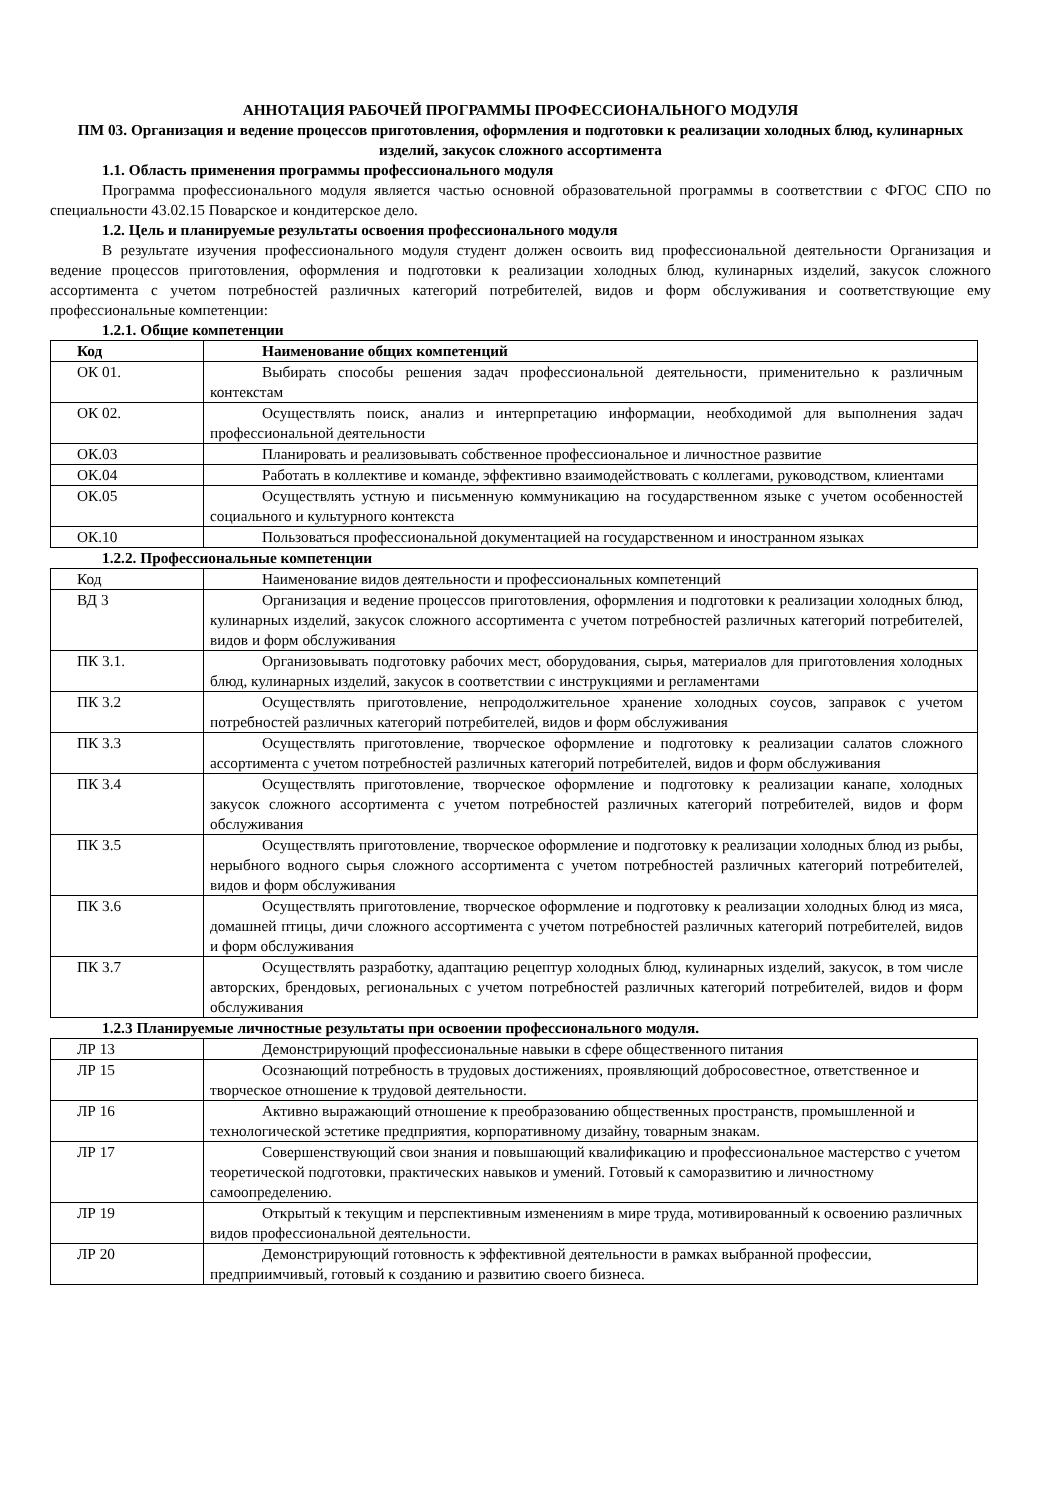АННОТАЦИЯ РАБОЧЕЙ ПРОГРАММЫ ПРОФЕССИОНАЛЬНОГО МОДУЛЯ
ПМ 03. Организация и ведение процессов приготовления, оформления и подготовки к реализации холодных блюд, кулинарных изделий, закусок сложного ассортимента
1.1. Область применения программы профессионального модуля
Программа профессионального модуля является частью основной образовательной программы в соответствии с ФГОС СПО по специальности 43.02.15 Поварское и кондитерское дело.
1.2. Цель и планируемые результаты освоения профессионального модуля
В результате изучения профессионального модуля студент должен освоить вид профессиональной деятельности Организация и ведение процессов приготовления, оформления и подготовки к реализации холодных блюд, кулинарных изделий, закусок сложного ассортимента с учетом потребностей различных категорий потребителей, видов и форм обслуживания и соответствующие ему профессиональные компетенции:
1.2.1. Общие компетенции
| Код | Наименование общих компетенций |
| --- | --- |
| ОК 01. | Выбирать способы решения задач профессиональной деятельности, применительно к различным контекстам |
| ОК 02. | Осуществлять поиск, анализ и интерпретацию информации, необходимой для выполнения задач профессиональной деятельности |
| ОК.03 | Планировать и реализовывать собственное профессиональное и личностное развитие |
| ОК.04 | Работать в коллективе и команде, эффективно взаимодействовать с коллегами, руководством, клиентами |
| ОК.05 | Осуществлять устную и письменную коммуникацию на государственном языке с учетом особенностей социального и культурного контекста |
| ОК.10 | Пользоваться профессиональной документацией на государственном и иностранном языках |
1.2.2. Профессиональные компетенции
| Код | Наименование видов деятельности и профессиональных компетенций |
| ВД 3 | Организация и ведение процессов приготовления, оформления и подготовки к реализации холодных блюд, кулинарных изделий, закусок сложного ассортимента с учетом потребностей различных категорий потребителей, видов и форм обслуживания |
| ПК 3.1. | Организовывать подготовку рабочих мест, оборудования, сырья, материалов для приготовления холодных блюд, кулинарных изделий, закусок в соответствии с инструкциями и регламентами |
| ПК 3.2 | Осуществлять приготовление, непродолжительное хранение холодных соусов, заправок с учетом потребностей различных категорий потребителей, видов и форм обслуживания |
| ПК 3.3 | Осуществлять приготовление, творческое оформление и подготовку к реализации салатов сложного ассортимента с учетом потребностей различных категорий потребителей, видов и форм обслуживания |
| ПК 3.4 | Осуществлять приготовление, творческое оформление и подготовку к реализации канапе, холодных закусок сложного ассортимента с учетом потребностей различных категорий потребителей, видов и форм обслуживания |
| ПК 3.5 | Осуществлять приготовление, творческое оформление и подготовку к реализации холодных блюд из рыбы, нерыбного водного сырья сложного ассортимента с учетом потребностей различных категорий потребителей, видов и форм обслуживания |
| ПК 3.6 | Осуществлять приготовление, творческое оформление и подготовку к реализации холодных блюд из мяса, домашней птицы, дичи сложного ассортимента с учетом потребностей различных категорий потребителей, видов и форм обслуживания |
| ПК 3.7 | Осуществлять разработку, адаптацию рецептур холодных блюд, кулинарных изделий, закусок, в том числе авторских, брендовых, региональных с учетом потребностей различных категорий потребителей, видов и форм обслуживания |
1.2.3 Планируемые личностные результаты при освоении профессионального модуля.
| ЛР 13 | Демонстрирующий профессиональные навыки в сфере общественного питания |
| ЛР 15 | Осознающий потребность в трудовых достижениях, проявляющий добросовестное, ответственное и творческое отношение к трудовой деятельности. |
| ЛР 16 | Активно выражающий отношение к преобразованию общественных пространств, промышленной и технологической эстетике предприятия, корпоративному дизайну, товарным знакам. |
| ЛР 17 | Совершенствующий свои знания и повышающий квалификацию и профессиональное мастерство с учетом теоретической подготовки, практических навыков и умений. Готовый к саморазвитию и личностному самоопределению. |
| ЛР 19 | Открытый к текущим и перспективным изменениям в мире труда, мотивированный к освоению различных видов профессиональной деятельности. |
| ЛР 20 | Демонстрирующий готовность к эффективной деятельности в рамках выбранной профессии, предприимчивый, готовый к созданию и развитию своего бизнеса. |